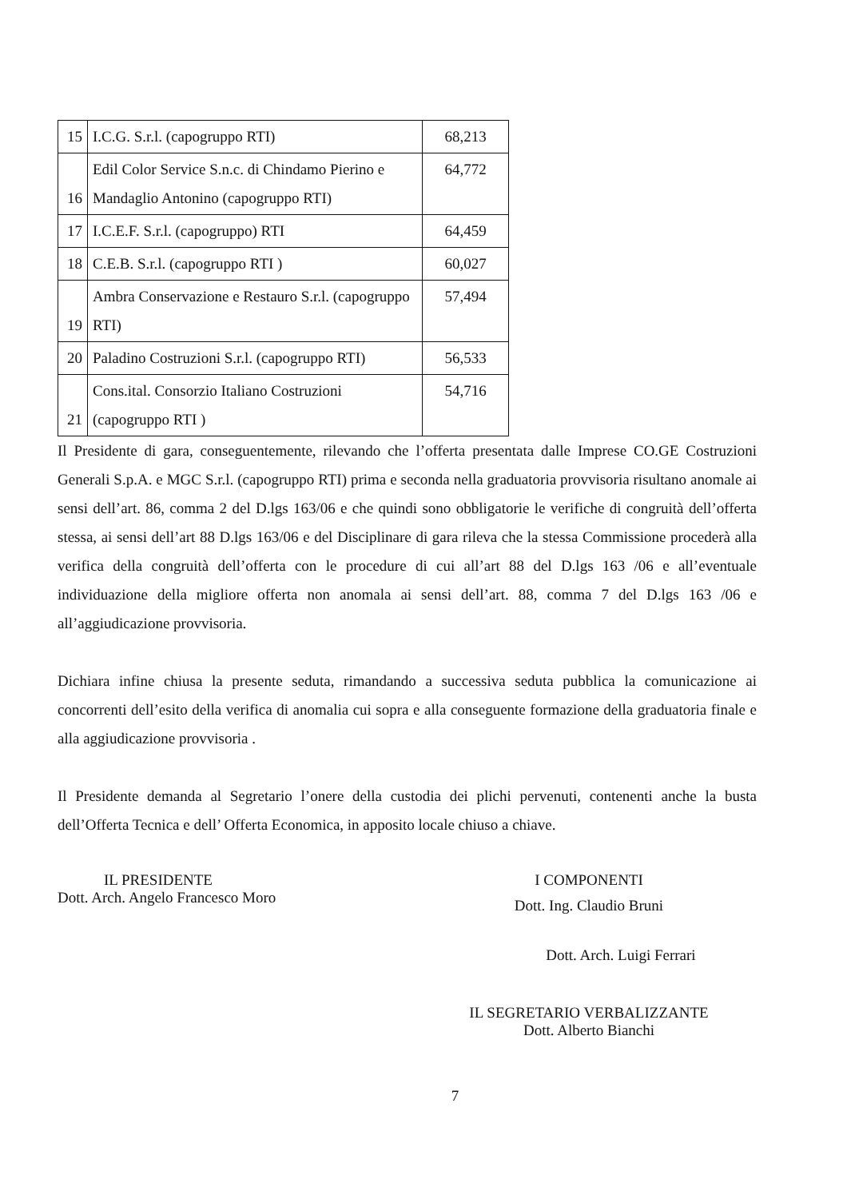| 15 | I.C.G. S.r.l. (capogruppo RTI) | 68,213 |
| 16 | Edil Color Service S.n.c. di Chindamo Pierino e Mandaglio Antonino (capogruppo RTI) | 64,772 |
| 17 | I.C.E.F. S.r.l. (capogruppo) RTI | 64,459 |
| 18 | C.E.B. S.r.l. (capogruppo RTI ) | 60,027 |
| 19 | Ambra Conservazione e Restauro S.r.l. (capogruppo RTI) | 57,494 |
| 20 | Paladino Costruzioni S.r.l. (capogruppo RTI) | 56,533 |
| 21 | Cons.ital. Consorzio Italiano Costruzioni (capogruppo RTI ) | 54,716 |
Il Presidente di gara, conseguentemente, rilevando che l’offerta presentata dalle Imprese CO.GE Costruzioni Generali S.p.A. e MGC S.r.l. (capogruppo RTI) prima e seconda nella graduatoria provvisoria risultano anomale ai sensi dell’art. 86, comma 2 del D.lgs 163/06 e che quindi sono obbligatorie le verifiche di congruità dell’offerta stessa, ai sensi dell’art 88 D.lgs 163/06 e del Disciplinare di gara rileva che la stessa Commissione procederà alla verifica della congruità dell’offerta con le procedure di cui all’art 88 del D.lgs 163 /06 e all’eventuale individuazione della migliore offerta non anomala ai sensi dell’art. 88, comma 7 del D.lgs 163 /06 e all’aggiudicazione provvisoria.
Dichiara infine chiusa la presente seduta, rimandando a successiva seduta pubblica la comunicazione ai concorrenti dell’esito della verifica di anomalia cui sopra e alla conseguente formazione della graduatoria finale e alla aggiudicazione provvisoria .
Il Presidente demanda al Segretario l’onere della custodia dei plichi pervenuti, contenenti anche la busta dell’Offerta Tecnica e dell’ Offerta Economica, in apposito locale chiuso a chiave.
IL PRESIDENTE
Dott. Arch. Angelo Francesco Moro
I COMPONENTI
Dott. Ing. Claudio Bruni
Dott. Arch. Luigi Ferrari
IL SEGRETARIO VERBALIZZANTE
Dott. Alberto Bianchi
7